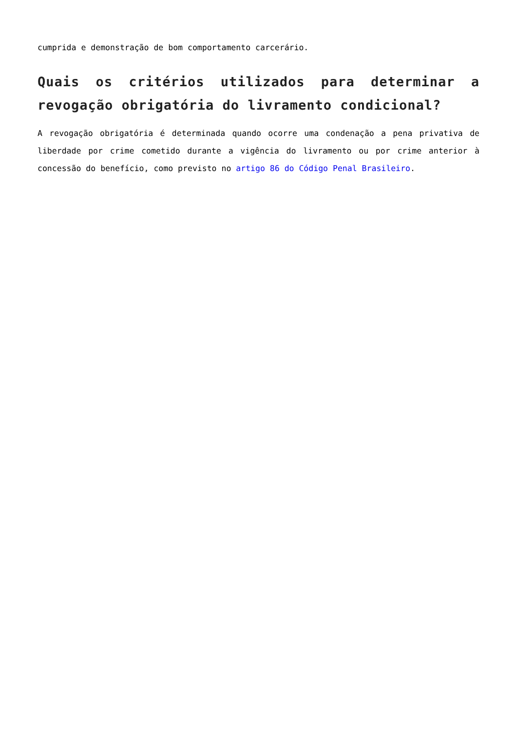cumprida e demonstração de bom comportamento carcerário.
Quais os critérios utilizados para determinar a revogação obrigatória do livramento condicional?
A revogação obrigatória é determinada quando ocorre uma condenação a pena privativa de liberdade por crime cometido durante a vigência do livramento ou por crime anterior à concessão do benefício, como previsto no artigo 86 do Código Penal Brasileiro.